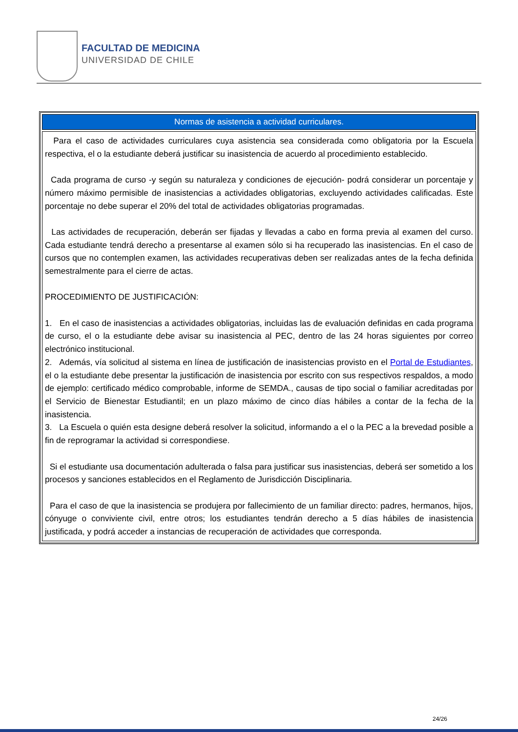FACULTAD DE MEDICINA
UNIVERSIDAD DE CHILE
| Normas de asistencia a actividad curriculares. |
| --- |
| Para el caso de actividades curriculares cuya asistencia sea considerada como obligatoria por la Escuela respectiva, el o la estudiante deberá justificar su inasistencia de acuerdo al procedimiento establecido. Cada programa de curso -y según su naturaleza y condiciones de ejecución- podrá considerar un porcentaje y número máximo permisible de inasistencias a actividades obligatorias, excluyendo actividades calificadas. Este porcentaje no debe superar el 20% del total de actividades obligatorias programadas. Las actividades de recuperación, deberán ser fijadas y llevadas a cabo en forma previa al examen del curso. Cada estudiante tendrá derecho a presentarse al examen sólo si ha recuperado las inasistencias. En el caso de cursos que no contemplen examen, las actividades recuperativas deben ser realizadas antes de la fecha definida semestralmente para el cierre de actas. PROCEDIMIENTO DE JUSTIFICACIÓN: 1. En el caso de inasistencias a actividades obligatorias, incluidas las de evaluación definidas en cada programa de curso, el o la estudiante debe avisar su inasistencia al PEC, dentro de las 24 horas siguientes por correo electrónico institucional. 2. Además, vía solicitud al sistema en línea de justificación de inasistencias provisto en el Portal de Estudiantes , el o la estudiante debe presentar la justificación de inasistencia por escrito con sus respectivos respaldos, a modo de ejemplo: certificado médico comprobable, informe de SEMDA., causas de tipo social o familiar acreditadas por el Servicio de Bienestar Estudiantil; en un plazo máximo de cinco días hábiles a contar de la fecha de la inasistencia. 3. La Escuela o quién esta designe deberá resolver la solicitud, informando a el o la PEC a la brevedad posible a fin de reprogramar la actividad si correspondiese. Si el estudiante usa documentación adulterada o falsa para justificar sus inasistencias, deberá ser sometido a los procesos y sanciones establecidos en el Reglamento de Jurisdicción Disciplinaria. Para el caso de que la inasistencia se produjera por fallecimiento de un familiar directo: padres, hermanos, hijos, cónyuge o conviviente civil, entre otros; los estudiantes tendrán derecho a 5 días hábiles de inasistencia justificada, y podrá acceder a instancias de recuperación de actividades que corresponda. |
24/26